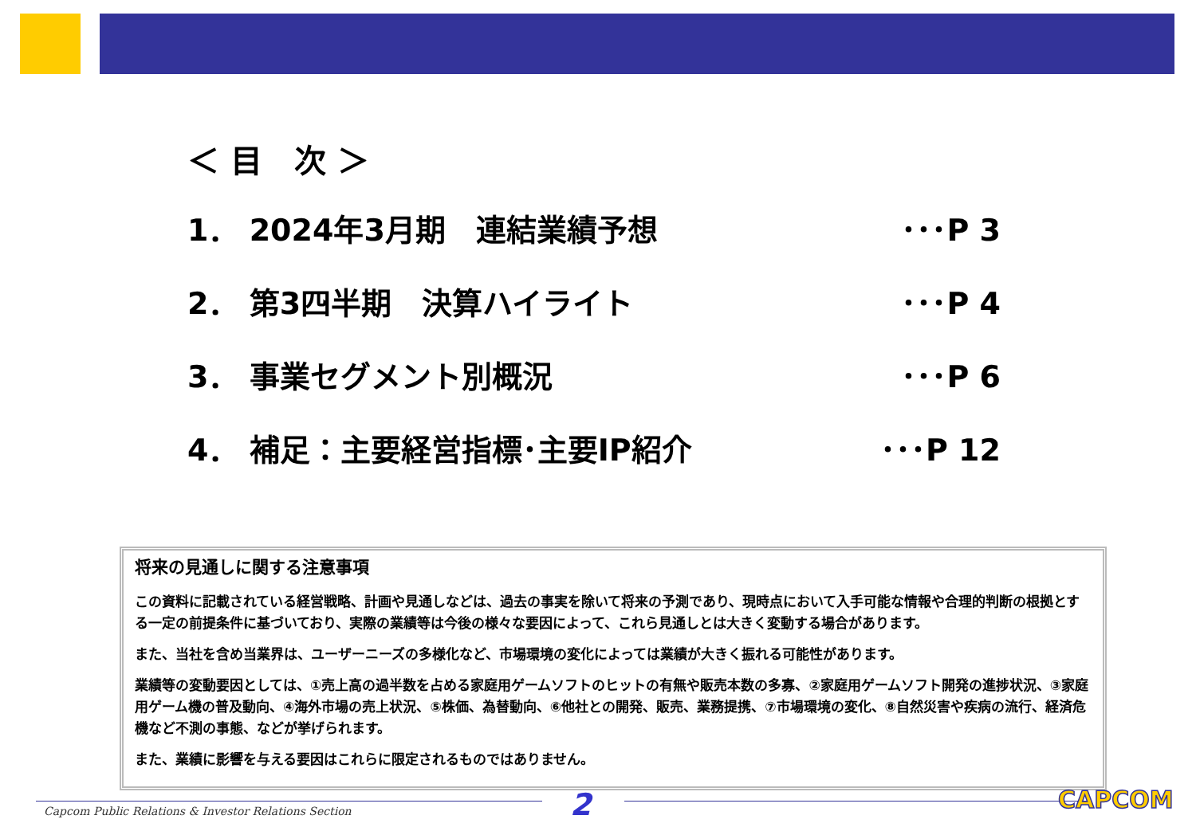＜ 目　次 ＞
1． 2024年3月期　連結業績予想 ･･･P 3
2． 第3四半期　決算ハイライト ･･･P 4
3． 事業セグメント別概況 ･･･P 6
4． 補足：主要経営指標･主要IP紹介 ･･･P 12
将来の見通しに関する注意事項
この資料に記載されている経営戦略、計画や見通しなどは、過去の事実を除いて将来の予測であり、現時点において入手可能な情報や合理的判断の根拠とする一定の前提条件に基づいており、実際の業績等は今後の様々な要因によって、これら見通しとは大きく変動する場合があります。
また、当社を含め当業界は、ユーザーニーズの多様化など、市場環境の変化によっては業績が大きく振れる可能性があります。
業績等の変動要因としては、①売上高の過半数を占める家庭用ゲームソフトのヒットの有無や販売本数の多寡、②家庭用ゲームソフト開発の進捗状況、③家庭用ゲーム機の普及動向、④海外市場の売上状況、⑤株価、為替動向、⑥他社との開発、販売、業務提携、⑦市場環境の変化、⑧自然災害や疾病の流行、経済危機など不測の事態、などが挙げられます。
また、業績に影響を与える要因はこれらに限定されるものではありません。
Capcom Public Relations & Investor Relations Section
2 CAPCOM